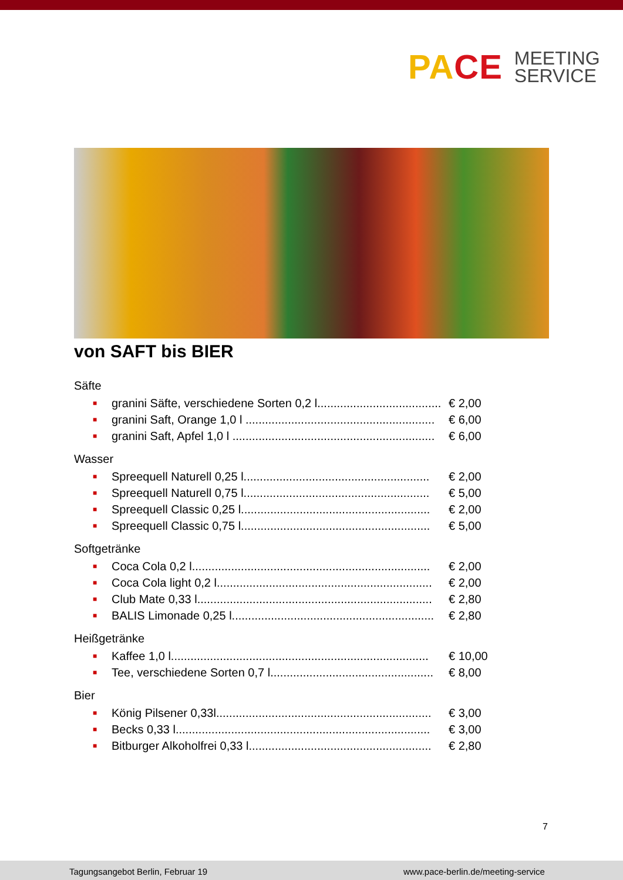PACE
MEETING
SERVICE
von SAFT bis BIER
Säfte
■ granini Säfte, verschiedene Sorten 0,2 l......................................... € 2,00
■ granini Saft, Orange 1,0 l .......................................................... € 6,00
■ granini Saft, Apfel 1,0 l .............................................................. € 6,00
Wasser
■ Spreequell Naturell 0,25 l......................................................... € 2,00
■ Spreequell Naturell 0,75 l......................................................... € 5,00
■ Spreequell Classic 0,25 l.......................................................... € 2,00
■ Spreequell Classic 0,75 l.......................................................... € 5,00
Softgetränke
■ Coca Cola 0,2 l......................................................................... € 2,00
■ Coca Cola light 0,2 l.................................................................. € 2,00
■ Club Mate 0,33 l........................................................................ € 2,80
■ BALIS Limonade 0,25 l.............................................................. € 2,80
Heißgetränke
■ Kaffee 1,0 l............................................................................... € 10,00
■ Tee, verschiedene Sorten 0,7 l.................................................. € 8,00
Bier
■ König Pilsener 0,33l.................................................................. € 3,00
■ Becks 0,33 l.............................................................................. € 3,00
■ Bitburger Alkoholfrei 0,33 l........................................................ € 2,80
7
Tagungsangebot Berlin, Februar 19 www.pace-berlin.de/meeting-service